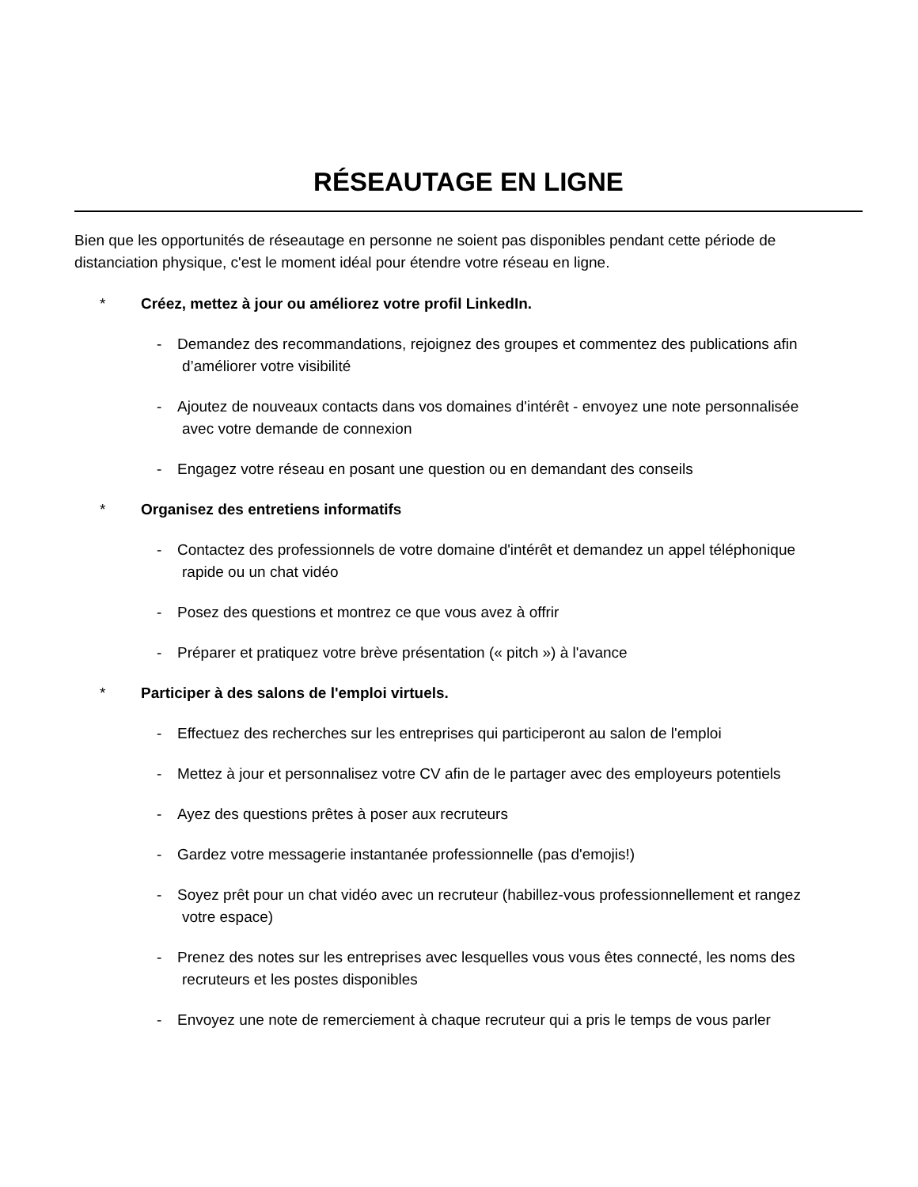RÉSEAUTAGE EN LIGNE
Bien que les opportunités de réseautage en personne ne soient pas disponibles pendant cette période de distanciation physique, c'est le moment idéal pour étendre votre réseau en ligne.
* Créez, mettez à jour ou améliorez votre profil LinkedIn.
- Demandez des recommandations, rejoignez des groupes et commentez des publications afin
d’améliorer votre visibilité
- Ajoutez de nouveaux contacts dans vos domaines d'intérêt - envoyez une note personnalisée
avec votre demande de connexion
- Engagez votre réseau en posant une question ou en demandant des conseils
* Organisez des entretiens informatifs
- Contactez des professionnels de votre domaine d'intérêt et demandez un appel téléphonique
rapide ou un chat vidéo
- Posez des questions et montrez ce que vous avez à offrir
- Préparer et pratiquez votre brève présentation (« pitch ») à l'avance
* Participer à des salons de l'emploi virtuels.
- Effectuez des recherches sur les entreprises qui participeront au salon de l'emploi
- Mettez à jour et personnalisez votre CV afin de le partager avec des employeurs potentiels
- Ayez des questions prêtes à poser aux recruteurs
- Gardez votre messagerie instantanée professionnelle (pas d'emojis!)
- Soyez prêt pour un chat vidéo avec un recruteur (habillez-vous professionnellement et rangez
votre espace)
- Prenez des notes sur les entreprises avec lesquelles vous vous êtes connecté, les noms des
recruteurs et les postes disponibles
- Envoyez une note de remerciement à chaque recruteur qui a pris le temps de vous parler